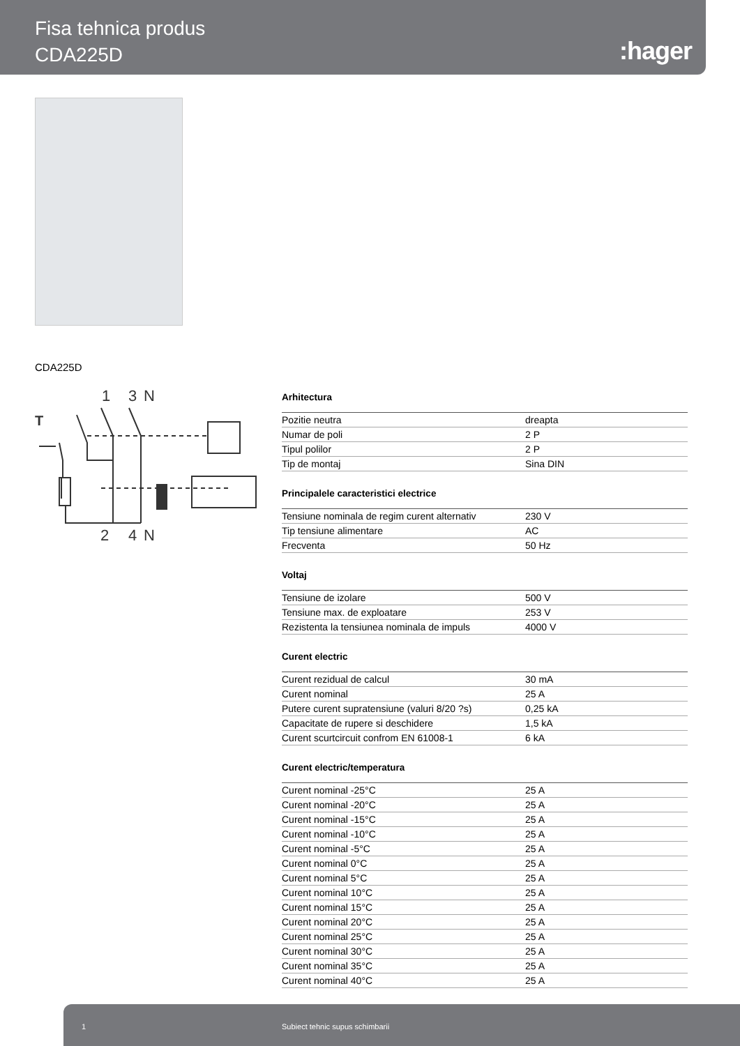Fisa tehnica produs
CDA225D
:hager
CDA225D
T
1
3
N
2
4
N
Arhitectura
| Pozitie neutra | dreapta |
| Numar de poli | 2 P |
| Tipul polilor | 2 P |
| Tip de montaj | Sina DIN |
Principalele caracteristici electrice
| Tensiune nominala de regim curent alternativ | 230 V |
| Tip tensiune alimentare | AC |
| Frecventa | 50 Hz |
Voltaj
| Tensiune de izolare | 500 V |
| Tensiune max. de exploatare | 253 V |
| Rezistenta la tensiunea nominala de impuls | 4000 V |
Curent electric
| Curent rezidual de calcul | 30 mA |
| Curent nominal | 25 A |
| Putere curent supratensiune (valuri 8/20 ?s) | 0,25 kA |
| Capacitate de rupere si deschidere | 1,5 kA |
| Curent scurtcircuit confrom EN 61008-1 | 6 kA |
Curent electric/temperatura
| Curent nominal -25°C | 25 A |
| Curent nominal -20°C | 25 A |
| Curent nominal -15°C | 25 A |
| Curent nominal -10°C | 25 A |
| Curent nominal -5°C | 25 A |
| Curent nominal 0°C | 25 A |
| Curent nominal 5°C | 25 A |
| Curent nominal 10°C | 25 A |
| Curent nominal 15°C | 25 A |
| Curent nominal 20°C | 25 A |
| Curent nominal 25°C | 25 A |
| Curent nominal 30°C | 25 A |
| Curent nominal 35°C | 25 A |
| Curent nominal 40°C | 25 A |
1 Subiect tehnic supus schimbarii